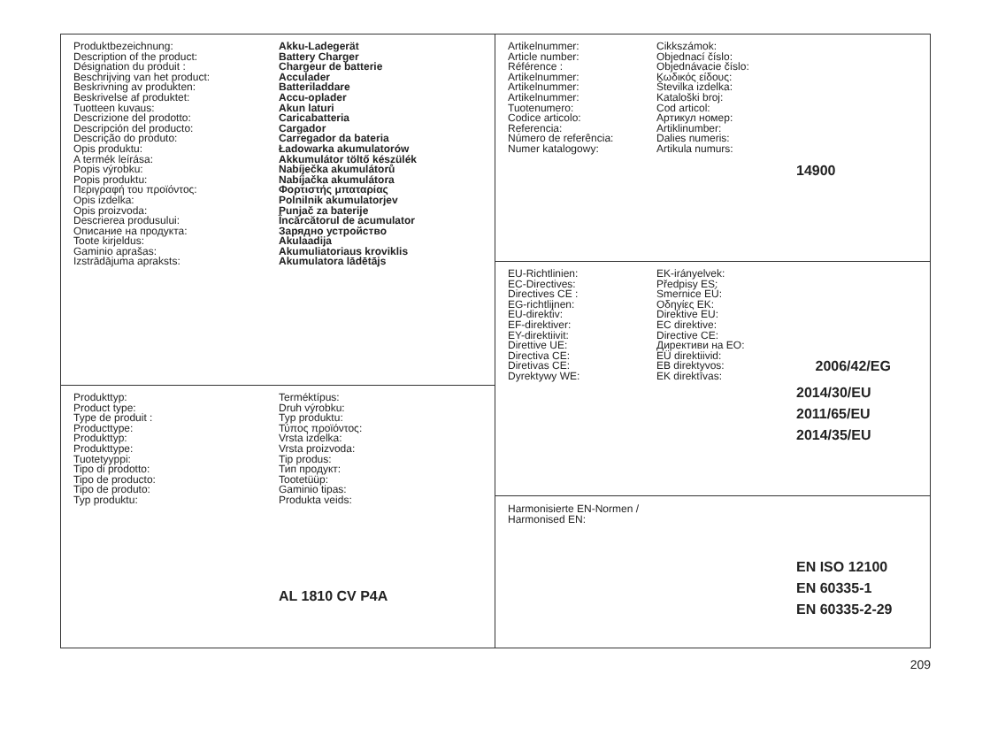| / Produktbezeichnung: / Akku-Ladegerät / / Description of the product: / Battery Charger / / Désignation du produit : / Chargeur de batterie / / Beschrijving van het product: / Acculader / / Beskrivning av produkten: / Batteriladdare / / Beskrivelse af produktet: / Accu-oplader / / Tuotteen kuvaus: / Akun laturi / / Descrizione del prodotto: / Caricabatteria / / Descripción del producto: / Cargador / / Descrição do produto: / Carregador da bateria / / Opis produktu: / Ładowarka akumulatorów / / A termék leírása: / Akkumulátor töltő készülék / / Popis výrobku: / Nabíječka akumulátorů / / Popis produktu: / Nabíjačka akumulátora / / Περιγραφή του προϊόντος: / Φορτιστής μπαταρίας / / Opis izdelka: / Polnilnik akumulatorjev / / Opis proizvoda: / Punjač za baterije / / Descrierea produsului: / Încărcătorul de acumulator / / Описание на продукта: / Зарядно устройство / / Toote kirjeldus: / Akulaadija / / Gaminio aprašas: / Akumuliatoriaus kroviklis / / Izstrādājuma apraksts: / Akumulatora lādētājs / | / Artikelnummer: / Cikkszámok: / / Article number: / Objednací číslo: / / Référence : / Objednávacie číslo: / / Artikelnummer: / Κωδικός είδους: / / Artikelnummer: / Številka izdelka: / / Artikelnummer: / Kataloški broj: / / Tuotenumero: / Cod articol: / / Codice articolo: / Артикул номер: / / Referencia: / Artiklinumber: / / Número de referência: / Dalies numeris: / / Numer katalogowy: / Artikula numurs: / 14900 |
| | / EU-Richtlinien: / EK-irányelvek: / / / EC-Directives: / Předpisy ES: / / / Directives CE : / Smernice EÚ: / / / EG-richtlijnen: / Οδηγίες ΕΚ: / / / EU-direktiv: / Direktive EU: / / / EF-direktiver: / EC direktive: / / / EY-direktiivit: / Directive CE: / / / Direttive UE: / Директиви на ЕО: / / / Directiva CE: / EÜ direktiivid: / / / Diretivas CE: / EB direktyvos: / 2006/42/EG / / Dyrektywy WE: / EK direktīvas: / / 2014/30/EU 2011/65/EU 2014/35/EU |
| / Produkttyp: / Terméktípus: / / Product type: / Druh výrobku: / / Type de produit : / Typ produktu: / / Producttype: / Τύπος προϊόντος: / / Produkttyp: / Vrsta izdelka: / / Produkttype: / Vrsta proizvoda: / / Tuotetyyppi: / Tip produs: / / Tipo di prodotto: / Тип продукт: / / Tipo de producto: / Tootetüüp: / / Tipo de produto: / Gaminio tipas: / / Typ produktu: / Produkta veids: / AL 1810 CV P4A | |
| | Harmonisierte EN-Normen / Harmonised EN: EN ISO 12100 EN 60335-1 EN 60335-2-29 |
209